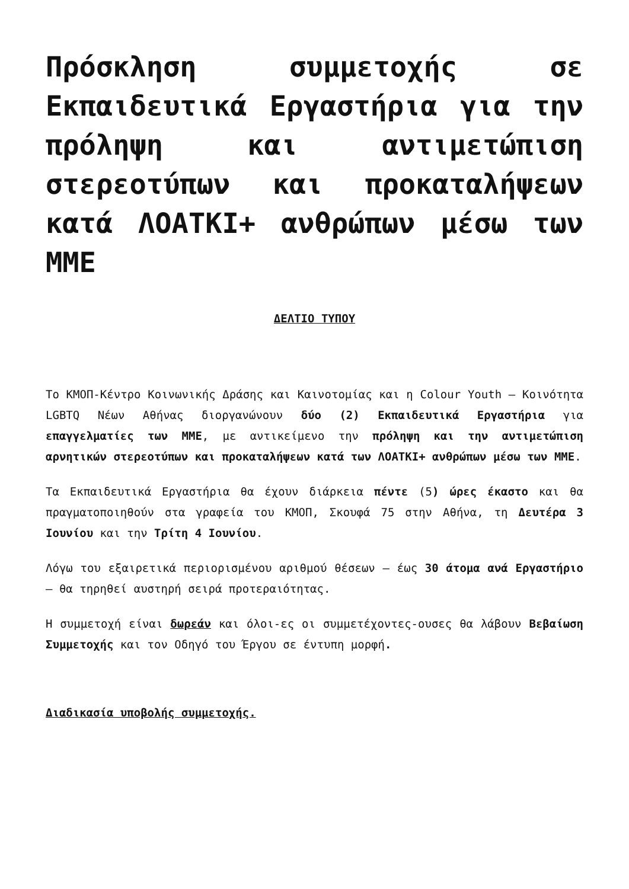Πρόσκληση συμμετοχής σε Εκπαιδευτικά Εργαστήρια για την πρόληψη και αντιμετώπιση στερεοτύπων και προκαταλήψεων κατά ΛΟΑΤΚΙ+ ανθρώπων μέσω των ΜΜΕ
ΔΕΛΤΙΟ ΤΥΠΟΥ
Το ΚΜΟΠ-Κέντρο Κοινωνικής Δράσης και Καινοτομίας και η Colour Youth – Κοινότητα LGBTQ Νέων Αθήνας διοργανώνουν δύο (2) Εκπαιδευτικά Εργαστήρια για επαγγελματίες των ΜΜΕ, με αντικείμενο την πρόληψη και την αντιμετώπιση αρνητικών στερεοτύπων και προκαταλήψεων κατά των ΛΟΑΤΚΙ+ ανθρώπων μέσω των ΜΜΕ.
Τα Εκπαιδευτικά Εργαστήρια θα έχουν διάρκεια πέντε (5) ώρες έκαστο και θα πραγματοποιηθούν στα γραφεία του ΚΜΟΠ, Σκουφά 75 στην Αθήνα, τη Δευτέρα 3 Ιουνίου και την Τρίτη 4 Ιουνίου.
Λόγω του εξαιρετικά περιορισμένου αριθμού θέσεων – έως 30 άτομα ανά Εργαστήριο – θα τηρηθεί αυστηρή σειρά προτεραιότητας.
Η συμμετοχή είναι δωρεάν και όλοι-ες οι συμμετέχοντες-ουσες θα λάβουν Βεβαίωση Συμμετοχής και τον Οδηγό του Έργου σε έντυπη μορφή.
Διαδικασία υποβολής συμμετοχής.